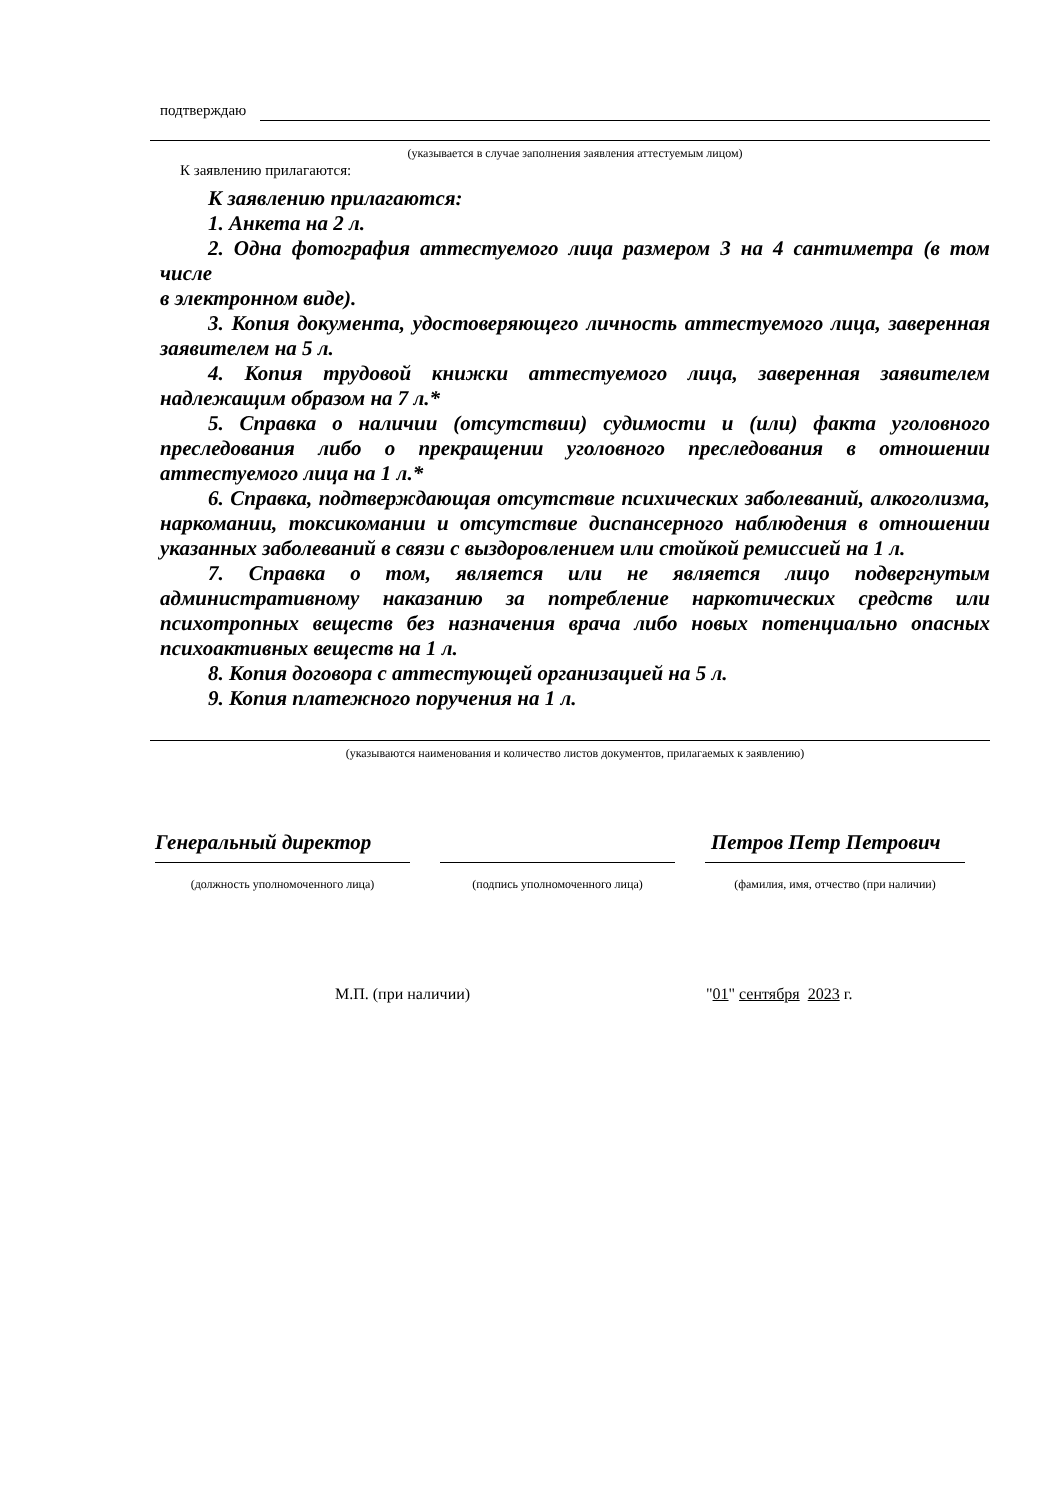подтверждаю
(указывается в случае заполнения заявления аттестуемым лицом)
К заявлению прилагаются:
К заявлению прилагаются:
1. Анкета на 2 л.
2. Одна фотография аттестуемого лица размером 3 на 4 сантиметра (в том числе
в электронном виде).
3. Копия документа, удостоверяющего личность аттестуемого лица, заверенная заявителем на 5 л.
4. Копия трудовой книжки аттестуемого лица, заверенная заявителем надлежащим образом на 7 л.*
5. Справка о наличии (отсутствии) судимости и (или) факта уголовного преследования либо о прекращении уголовного преследования в отношении аттестуемого лица на 1 л.*
6. Справка, подтверждающая отсутствие психических заболеваний, алкоголизма, наркомании, токсикомании и отсутствие диспансерного наблюдения в отношении указанных заболеваний в связи с выздоровлением или стойкой ремиссией на 1 л.
7. Справка о том, является или не является лицо подвергнутым административному наказанию за потребление наркотических средств или психотропных веществ без назначения врача либо новых потенциально опасных психоактивных веществ на 1 л.
8. Копия договора с аттестующей организацией на 5 л.
9. Копия платежного поручения на 1 л.
(указываются наименования и количество листов документов, прилагаемых к заявлению)
Генеральный директор
(должность уполномоченного лица)
(подпись уполномоченного лица)
Петров Петр Петрович
(фамилия, имя, отчество (при наличии)
М.П. (при наличии) "01" сентября 2023 г.